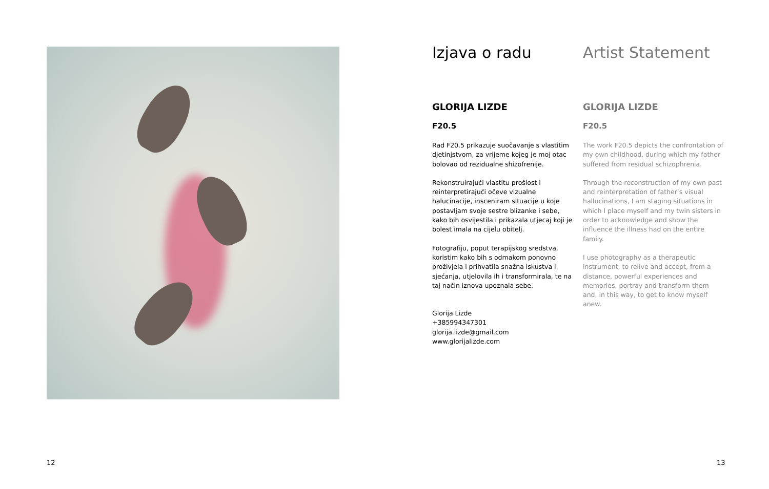Izjava o radu
GLORIJA LIZDE
F20.5
Rad F20.5 prikazuje suočavanje s vlastitim djetinjstvom, za vrijeme kojeg je moj otac bolovao od rezidualne shizofrenije.
Rekonstruirajući vlastitu prošlost i reinterpretirajući očeve vizualne halucinacije, insceniram situacije u koje postavljam svoje sestre blizanke i sebe, kako bih osvijestila i prikazala utjecaj koji je bolest imala na cijelu obitelj.
Fotografiju, poput terapijskog sredstva, koristim kako bih s odmakom ponovno proživjela i prihvatila snažna iskustva i sjećanja, utjelovila ih i transformirala, te na taj način iznova upoznala sebe.
Glorija Lizde
+385994347301
glorija.lizde@gmail.com
www.glorijalizde.com
Artist Statement
GLORIJA LIZDE
F20.5
The work F20.5 depicts the confrontation of my own childhood, during which my father suffered from residual schizophrenia.
Through the reconstruction of my own past and reinterpretation of father’s visual hallucinations, I am staging situations in which I place myself and my twin sisters in order to acknowledge and show the influence the illness had on the entire family.
I use photography as a therapeutic instrument, to relive and accept, from a distance, powerful experiences and memories, portray and transform them and, in this way, to get to know myself anew.
12 13